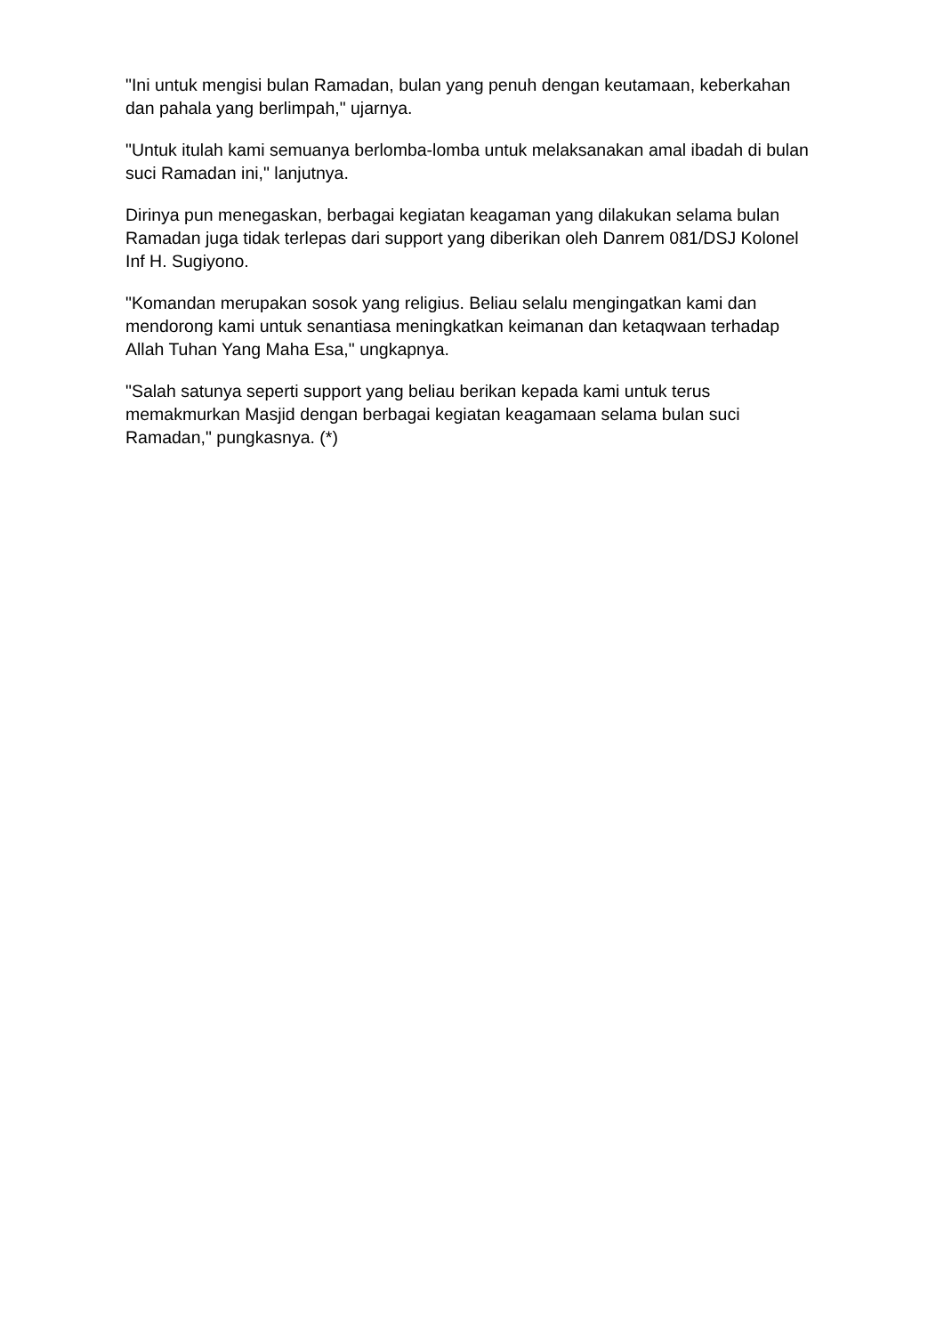"Ini untuk mengisi bulan Ramadan, bulan yang penuh dengan keutamaan, keberkahan dan pahala yang berlimpah," ujarnya.
"Untuk itulah kami semuanya berlomba-lomba untuk melaksanakan amal ibadah di bulan suci Ramadan ini," lanjutnya.
Dirinya pun menegaskan, berbagai kegiatan keagaman yang dilakukan selama bulan Ramadan juga tidak terlepas dari support yang diberikan oleh Danrem 081/DSJ Kolonel Inf H. Sugiyono.
"Komandan merupakan sosok yang religius. Beliau selalu mengingatkan kami dan mendorong kami untuk senantiasa meningkatkan keimanan dan ketaqwaan terhadap Allah Tuhan Yang Maha Esa," ungkapnya.
"Salah satunya seperti support yang beliau berikan kepada kami untuk terus memakmurkan Masjid dengan berbagai kegiatan keagamaan selama bulan suci Ramadan," pungkasnya. (*)